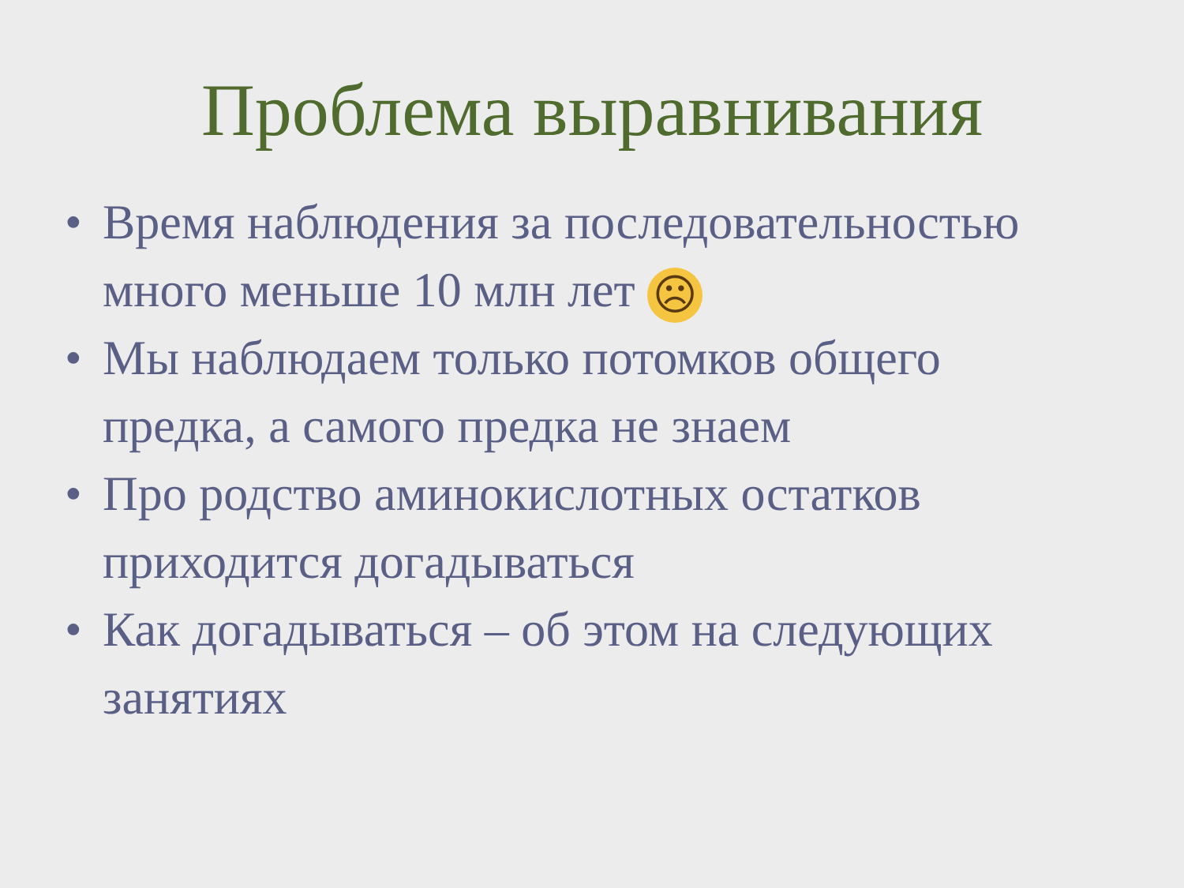Проблема выравнивания
• Время наблюдения за последовательностью много меньше 10 млн лет ☹
• Мы наблюдаем только потомков общего предка, а самого предка не знаем
• Про родство аминокислотных остатков приходится догадываться
• Как догадываться – об этом на следующих занятиях